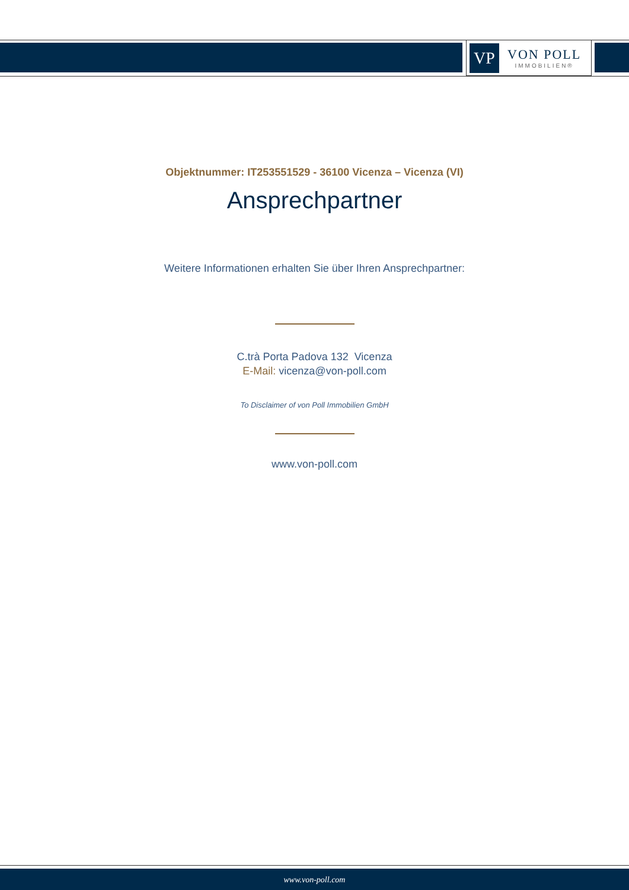VP
VON POLL
IMMOBILIEN®
Objektnummer: IT253551529 - 36100 Vicenza – Vicenza (VI)
Ansprechpartner
Weitere Informationen erhalten Sie über Ihren Ansprechpartner:
C.trà Porta Padova 132 Vicenza
E-Mail: vicenza@von-poll.com
To Disclaimer of von Poll Immobilien GmbH
www.von-poll.com
www.von-poll.com